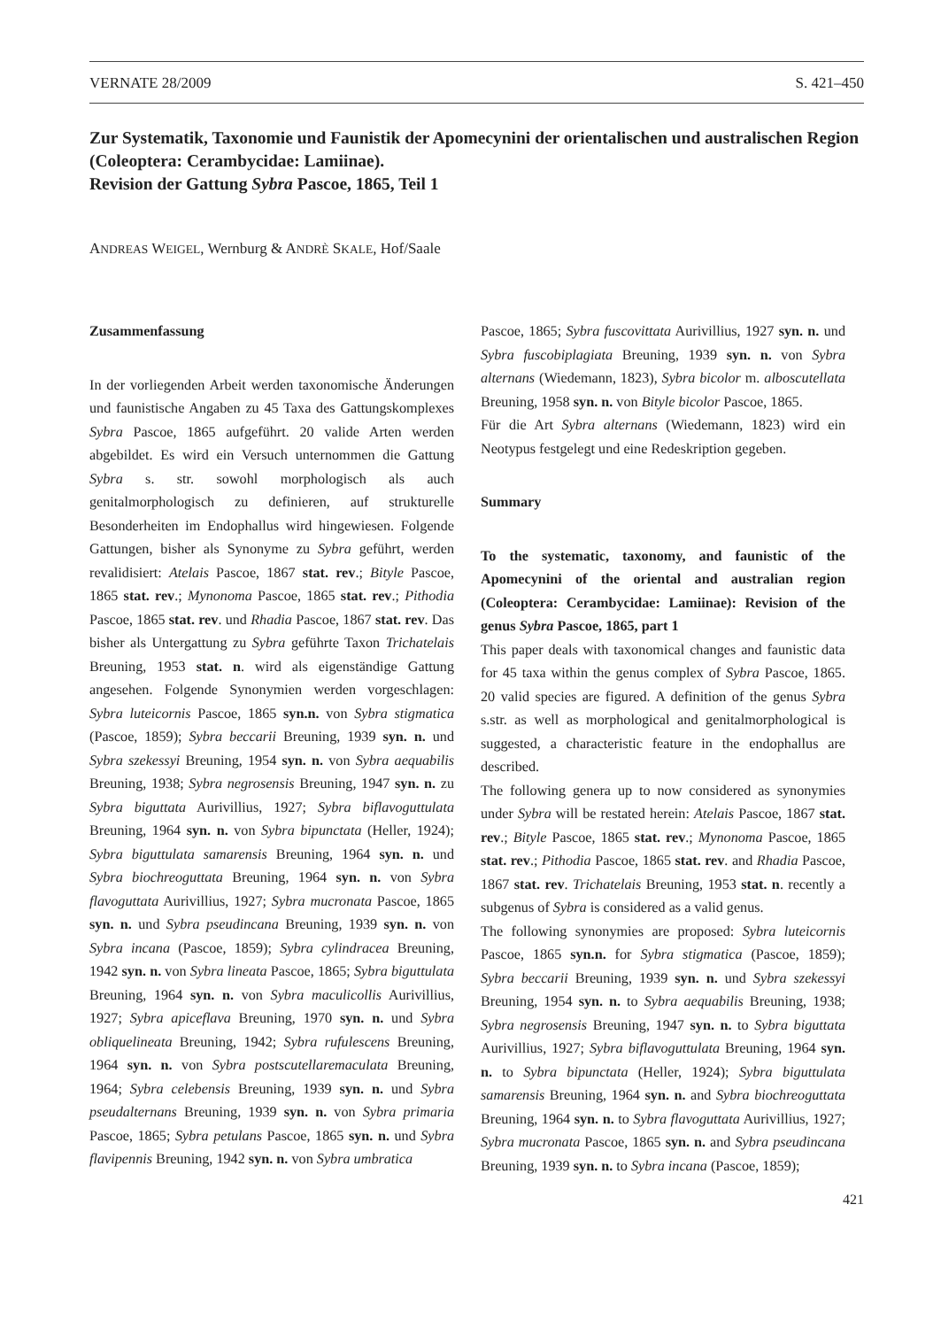VERNATE 28/2009 S. 421–450
Zur Systematik, Taxonomie und Faunistik der Apomecynini der orientalischen und australischen Region (Coleoptera: Cerambycidae: Lamiinae).
Revision der Gattung Sybra Pascoe, 1865, Teil 1
ANDREAS WEIGEL, Wernburg & ANDRÈ SKALE, Hof/Saale
Zusammenfassung
In der vorliegenden Arbeit werden taxonomische Änderungen und faunistische Angaben zu 45 Taxa des Gattungskomplexes Sybra Pascoe, 1865 aufgeführt. 20 valide Arten werden abgebildet. Es wird ein Versuch unternommen die Gattung Sybra s. str. sowohl morphologisch als auch genitalmorphologisch zu definieren, auf strukturelle Besonderheiten im Endophallus wird hingewiesen. Folgende Gattungen, bisher als Synonyme zu Sybra geführt, werden revalidisiert: Atelais Pascoe, 1867 stat. rev.; Bityle Pascoe, 1865 stat. rev.; Mynonoma Pascoe, 1865 stat. rev.; Pithodia Pascoe, 1865 stat. rev. und Rhadia Pascoe, 1867 stat. rev. Das bisher als Untergattung zu Sybra geführte Taxon Trichatelais Breuning, 1953 stat. n. wird als eigenständige Gattung angesehen. Folgende Synonymien werden vorgeschlagen: Sybra luteicornis Pascoe, 1865 syn.n. von Sybra stigmatica (Pascoe, 1859); Sybra beccarii Breuning, 1939 syn. n. und Sybra szekessyi Breuning, 1954 syn. n. von Sybra aequabilis Breuning, 1938; Sybra negrosensis Breuning, 1947 syn. n. zu Sybra biguttata Aurivillius, 1927; Sybra biflavoguttulata Breuning, 1964 syn. n. von Sybra bipunctata (Heller, 1924); Sybra biguttulata samarensis Breuning, 1964 syn. n. und Sybra biochreoguttata Breuning, 1964 syn. n. von Sybra flavoguttata Aurivillius, 1927; Sybra mucronata Pascoe, 1865 syn. n. und Sybra pseudincana Breuning, 1939 syn. n. von Sybra incana (Pascoe, 1859); Sybra cylindracea Breuning, 1942 syn. n. von Sybra lineata Pascoe, 1865; Sybra biguttulata Breuning, 1964 syn. n. von Sybra maculicollis Aurivillius, 1927; Sybra apiceflava Breuning, 1970 syn. n. und Sybra obliquelineata Breuning, 1942; Sybra rufulescens Breuning, 1964 syn. n. von Sybra postscutellaremaculata Breuning, 1964; Sybra celebensis Breuning, 1939 syn. n. und Sybra pseudalternans Breuning, 1939 syn. n. von Sybra primaria Pascoe, 1865; Sybra petulans Pascoe, 1865 syn. n. und Sybra flavipennis Breuning, 1942 syn. n. von Sybra umbratica
Pascoe, 1865; Sybra fuscovittata Aurivillius, 1927 syn. n. und Sybra fuscobiplagiata Breuning, 1939 syn. n. von Sybra alternans (Wiedemann, 1823), Sybra bicolor m. alboscutellata Breuning, 1958 syn. n. von Bityle bicolor Pascoe, 1865.
Für die Art Sybra alternans (Wiedemann, 1823) wird ein Neotypus festgelegt und eine Redeskription gegeben.
Summary
To the systematic, taxonomy, and faunistic of the Apomecynini of the oriental and australian region (Coleoptera: Cerambycidae: Lamiinae): Revision of the genus Sybra Pascoe, 1865, part 1
This paper deals with taxonomical changes and faunistic data for 45 taxa within the genus complex of Sybra Pascoe, 1865. 20 valid species are figured. A definition of the genus Sybra s.str. as well as morphological and genitalmorphological is suggested, a characteristic feature in the endophallus are described.
The following genera up to now considered as synonymies under Sybra will be restated herein: Atelais Pascoe, 1867 stat. rev.; Bityle Pascoe, 1865 stat. rev.; Mynonoma Pascoe, 1865 stat. rev.; Pithodia Pascoe, 1865 stat. rev. and Rhadia Pascoe, 1867 stat. rev. Trichatelais Breuning, 1953 stat. n. recently a subgenus of Sybra is considered as a valid genus.
The following synonymies are proposed: Sybra luteicornis Pascoe, 1865 syn.n. for Sybra stigmatica (Pascoe, 1859); Sybra beccarii Breuning, 1939 syn. n. und Sybra szekessyi Breuning, 1954 syn. n. to Sybra aequabilis Breuning, 1938; Sybra negrosensis Breuning, 1947 syn. n. to Sybra biguttata Aurivillius, 1927; Sybra biflavoguttulata Breuning, 1964 syn. n. to Sybra bipunctata (Heller, 1924); Sybra biguttulata samarensis Breuning, 1964 syn. n. and Sybra biochreoguttata Breuning, 1964 syn. n. to Sybra flavoguttata Aurivillius, 1927; Sybra mucronata Pascoe, 1865 syn. n. and Sybra pseudincana Breuning, 1939 syn. n. to Sybra incana (Pascoe, 1859);
421